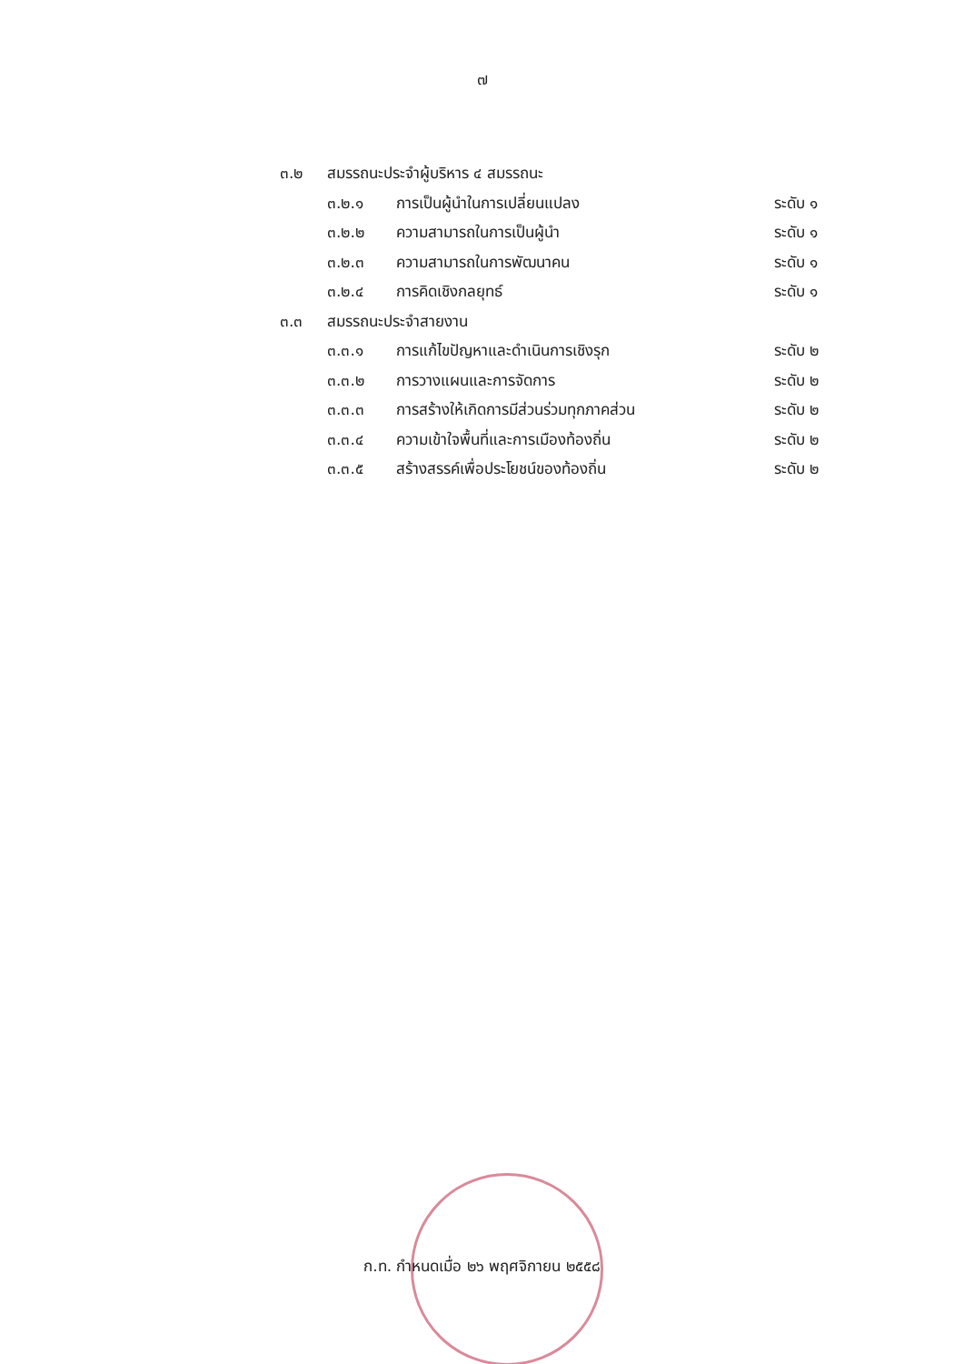๗
๓.๒ สมรรถนะประจำผู้บริหาร ๔ สมรรถนะ
๓.๒.๑ การเป็นผู้นำในการเปลี่ยนแปลง ระดับ ๑
๓.๒.๒ ความสามารถในการเป็นผู้นำ ระดับ ๑
๓.๒.๓ ความสามารถในการพัฒนาคน ระดับ ๑
๓.๒.๔ การคิดเชิงกลยุทธ์ ระดับ ๑
๓.๓ สมรรถนะประจำสายงาน
๓.๓.๑ การแก้ไขปัญหาและดำเนินการเชิงรุก ระดับ ๒
๓.๓.๒ การวางแผนและการจัดการ ระดับ ๒
๓.๓.๓ การสร้างให้เกิดการมีส่วนร่วมทุกภาคส่วน ระดับ ๒
๓.๓.๔ ความเข้าใจพื้นที่และการเมืองท้องถิ่น ระดับ ๒
๓.๓.๕ สร้างสรรค์เพื่อประโยชน์ของท้องถิ่น ระดับ ๒
ก.ท. กำหนดเมื่อ ๒๖ พฤศจิกายน ๒๕๕๘